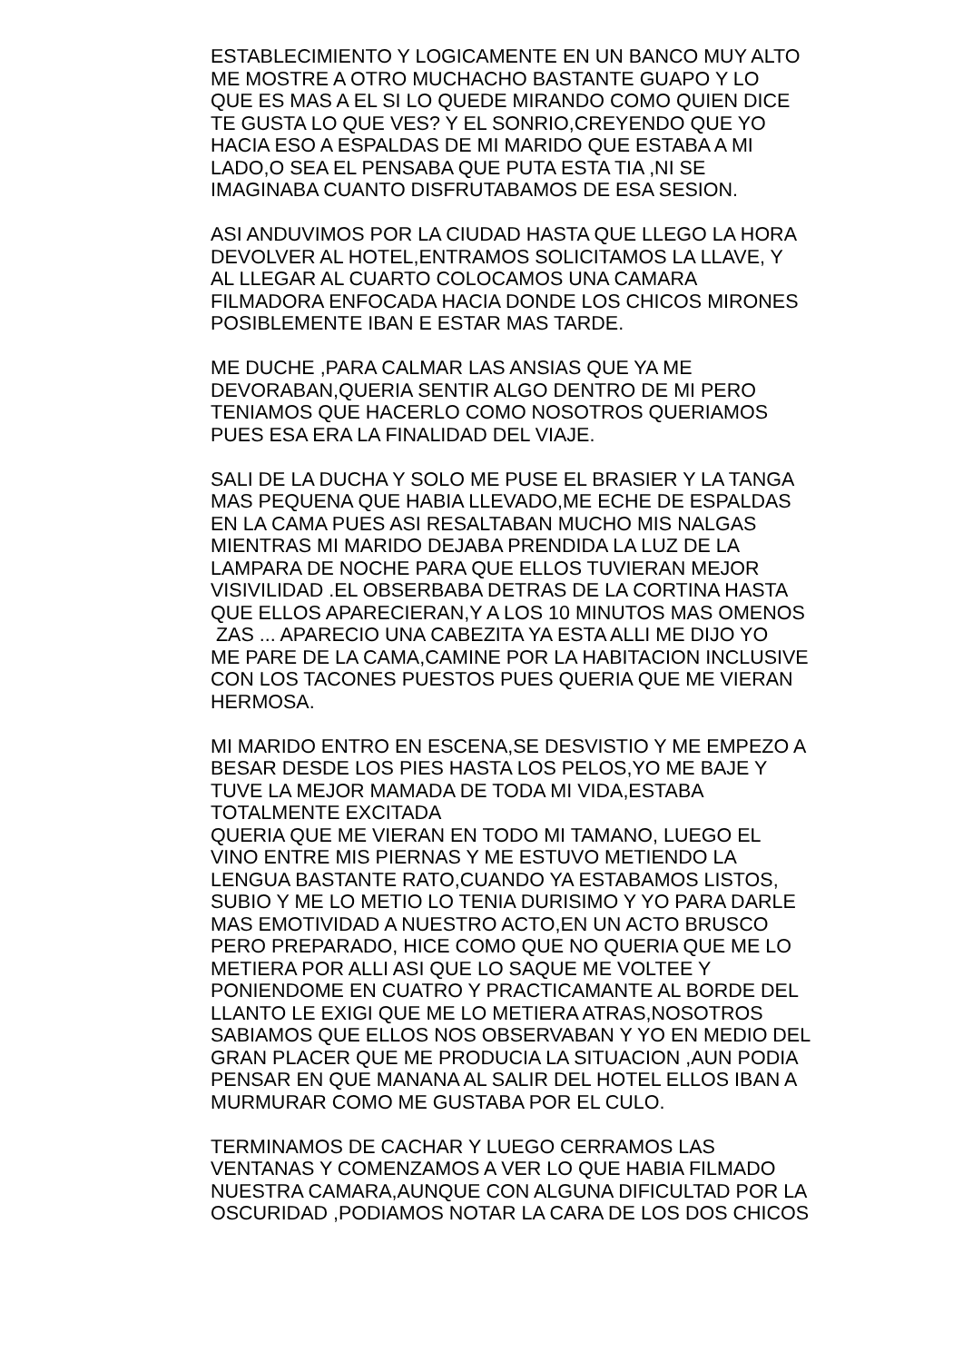ESTABLECIMIENTO Y LOGICAMENTE EN UN BANCO MUY ALTO
ME MOSTRE A OTRO MUCHACHO BASTANTE GUAPO Y LO
QUE ES MAS A EL SI LO QUEDE MIRANDO COMO QUIEN DICE
TE GUSTA LO QUE VES? Y EL SONRIO,CREYENDO QUE YO
HACIA ESO A ESPALDAS DE MI MARIDO QUE ESTABA A MI
LADO,O SEA EL PENSABA QUE PUTA ESTA TIA ,NI SE
IMAGINABA CUANTO DISFRUTABAMOS DE ESA SESION.
ASI ANDUVIMOS POR LA CIUDAD HASTA QUE LLEGO LA HORA
DEVOLVER AL HOTEL,ENTRAMOS SOLICITAMOS LA LLAVE, Y
AL LLEGAR AL CUARTO COLOCAMOS UNA CAMARA
FILMADORA ENFOCADA HACIA DONDE LOS CHICOS MIRONES
POSIBLEMENTE IBAN E ESTAR MAS TARDE.
ME DUCHE ,PARA CALMAR LAS ANSIAS QUE YA ME
DEVORABAN,QUERIA SENTIR ALGO DENTRO DE MI PERO
TENIAMOS QUE HACERLO COMO NOSOTROS QUERIAMOS
PUES ESA ERA LA FINALIDAD DEL VIAJE.
SALI DE LA DUCHA Y SOLO ME PUSE EL BRASIER Y LA TANGA
MAS PEQUENA QUE HABIA LLEVADO,ME ECHE DE ESPALDAS
EN LA CAMA PUES ASI RESALTABAN MUCHO MIS NALGAS
MIENTRAS MI MARIDO DEJABA PRENDIDA LA LUZ DE LA
LAMPARA DE NOCHE PARA QUE ELLOS TUVIERAN MEJOR
VISIVILIDAD .EL OBSERBABA DETRAS DE LA CORTINA HASTA
QUE ELLOS APARECIERAN,Y A LOS 10 MINUTOS MAS OMENOS
ZAS ... APARECIO UNA CABEZITA YA ESTA ALLI ME DIJO YO
ME PARE DE LA CAMA,CAMINE POR LA HABITACION INCLUSIVE
CON LOS TACONES PUESTOS PUES QUERIA QUE ME VIERAN
HERMOSA.
MI MARIDO ENTRO EN ESCENA,SE DESVISTIO Y ME EMPEZO A
BESAR DESDE LOS PIES HASTA LOS PELOS,YO ME BAJE Y
TUVE LA MEJOR MAMADA DE TODA MI VIDA,ESTABA
TOTALMENTE EXCITADA
QUERIA QUE ME VIERAN EN TODO MI TAMANO, LUEGO EL
VINO ENTRE MIS PIERNAS Y ME ESTUVO METIENDO LA
LENGUA BASTANTE RATO,CUANDO YA ESTABAMOS LISTOS,
SUBIO Y ME LO METIO LO TENIA DURISIMO Y YO PARA DARLE
MAS EMOTIVIDAD A NUESTRO ACTO,EN UN ACTO BRUSCO
PERO PREPARADO, HICE COMO QUE NO QUERIA QUE ME LO
METIERA POR ALLI ASI QUE LO SAQUE ME VOLTEE Y
PONIENDOME EN CUATRO Y PRACTICAMANTE AL BORDE DEL
LLANTO LE EXIGI QUE ME LO METIERA ATRAS,NOSOTROS
SABIAMOS QUE ELLOS NOS OBSERVABAN Y YO EN MEDIO DEL
GRAN PLACER QUE ME PRODUCIA LA SITUACION ,AUN PODIA
PENSAR EN QUE MANANA AL SALIR DEL HOTEL ELLOS IBAN A
MURMURAR COMO ME GUSTABA POR EL CULO.
TERMINAMOS DE CACHAR Y LUEGO CERRAMOS LAS
VENTANAS Y COMENZAMOS A VER LO QUE HABIA FILMADO
NUESTRA CAMARA,AUNQUE CON ALGUNA DIFICULTAD POR LA
OSCURIDAD ,PODIAMOS NOTAR LA CARA DE LOS DOS CHICOS